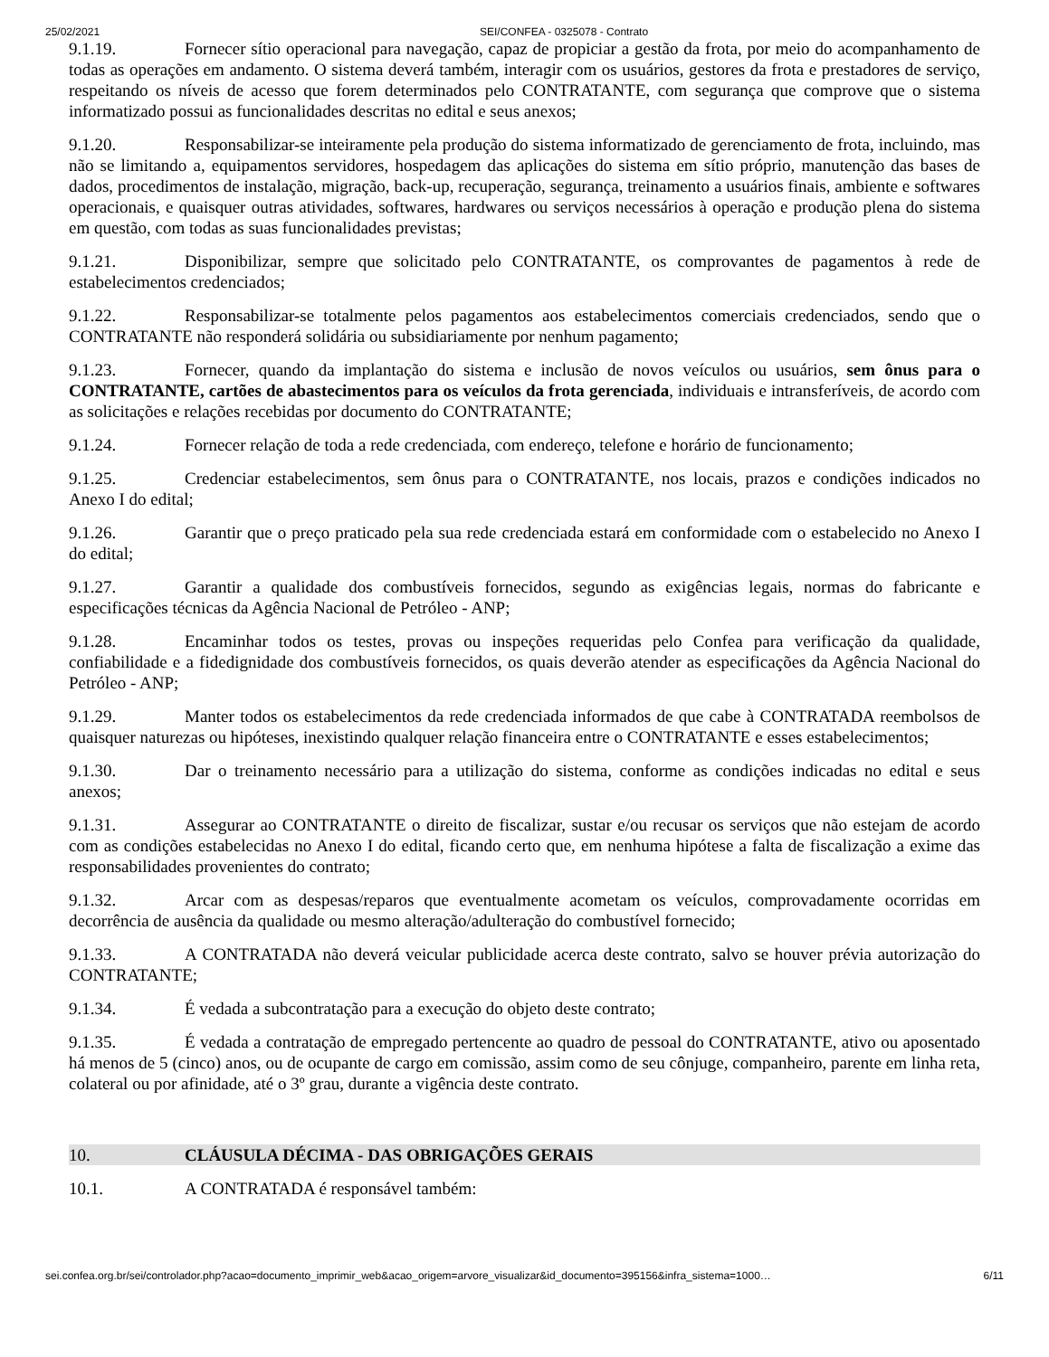25/02/2021 SEI/CONFEA - 0325078 - Contrato
9.1.19. Fornecer sítio operacional para navegação, capaz de propiciar a gestão da frota, por meio do acompanhamento de todas as operações em andamento. O sistema deverá também, interagir com os usuários, gestores da frota e prestadores de serviço, respeitando os níveis de acesso que forem determinados pelo CONTRATANTE, com segurança que comprove que o sistema informatizado possui as funcionalidades descritas no edital e seus anexos;
9.1.20. Responsabilizar-se inteiramente pela produção do sistema informatizado de gerenciamento de frota, incluindo, mas não se limitando a, equipamentos servidores, hospedagem das aplicações do sistema em sítio próprio, manutenção das bases de dados, procedimentos de instalação, migração, back-up, recuperação, segurança, treinamento a usuários finais, ambiente e softwares operacionais, e quaisquer outras atividades, softwares, hardwares ou serviços necessários à operação e produção plena do sistema em questão, com todas as suas funcionalidades previstas;
9.1.21. Disponibilizar, sempre que solicitado pelo CONTRATANTE, os comprovantes de pagamentos à rede de estabelecimentos credenciados;
9.1.22. Responsabilizar-se totalmente pelos pagamentos aos estabelecimentos comerciais credenciados, sendo que o CONTRATANTE não responderá solidária ou subsidiariamente por nenhum pagamento;
9.1.23. Fornecer, quando da implantação do sistema e inclusão de novos veículos ou usuários, sem ônus para o CONTRATANTE, cartões de abastecimentos para os veículos da frota gerenciada, individuais e intransferíveis, de acordo com as solicitações e relações recebidas por documento do CONTRATANTE;
9.1.24. Fornecer relação de toda a rede credenciada, com endereço, telefone e horário de funcionamento;
9.1.25. Credenciar estabelecimentos, sem ônus para o CONTRATANTE, nos locais, prazos e condições indicados no Anexo I do edital;
9.1.26. Garantir que o preço praticado pela sua rede credenciada estará em conformidade com o estabelecido no Anexo I do edital;
9.1.27. Garantir a qualidade dos combustíveis fornecidos, segundo as exigências legais, normas do fabricante e especificações técnicas da Agência Nacional de Petróleo - ANP;
9.1.28. Encaminhar todos os testes, provas ou inspeções requeridas pelo Confea para verificação da qualidade, confiabilidade e a fidedignidade dos combustíveis fornecidos, os quais deverão atender as especificações da Agência Nacional do Petróleo - ANP;
9.1.29. Manter todos os estabelecimentos da rede credenciada informados de que cabe à CONTRATADA reembolsos de quaisquer naturezas ou hipóteses, inexistindo qualquer relação financeira entre o CONTRATANTE e esses estabelecimentos;
9.1.30. Dar o treinamento necessário para a utilização do sistema, conforme as condições indicadas no edital e seus anexos;
9.1.31. Assegurar ao CONTRATANTE o direito de fiscalizar, sustar e/ou recusar os serviços que não estejam de acordo com as condições estabelecidas no Anexo I do edital, ficando certo que, em nenhuma hipótese a falta de fiscalização a exime das responsabilidades provenientes do contrato;
9.1.32. Arcar com as despesas/reparos que eventualmente acometam os veículos, comprovadamente ocorridas em decorrência de ausência da qualidade ou mesmo alteração/adulteração do combustível fornecido;
9.1.33. A CONTRATADA não deverá veicular publicidade acerca deste contrato, salvo se houver prévia autorização do CONTRATANTE;
9.1.34. É vedada a subcontratação para a execução do objeto deste contrato;
9.1.35. É vedada a contratação de empregado pertencente ao quadro de pessoal do CONTRATANTE, ativo ou aposentado há menos de 5 (cinco) anos, ou de ocupante de cargo em comissão, assim como de seu cônjuge, companheiro, parente em linha reta, colateral ou por afinidade, até o 3º grau, durante a vigência deste contrato.
10. CLÁUSULA DÉCIMA - DAS OBRIGAÇÕES GERAIS
10.1. A CONTRATADA é responsável também:
sei.confea.org.br/sei/controlador.php?acao=documento_imprimir_web&acao_origem=arvore_visualizar&id_documento=395156&infra_sistema=1000… 6/11